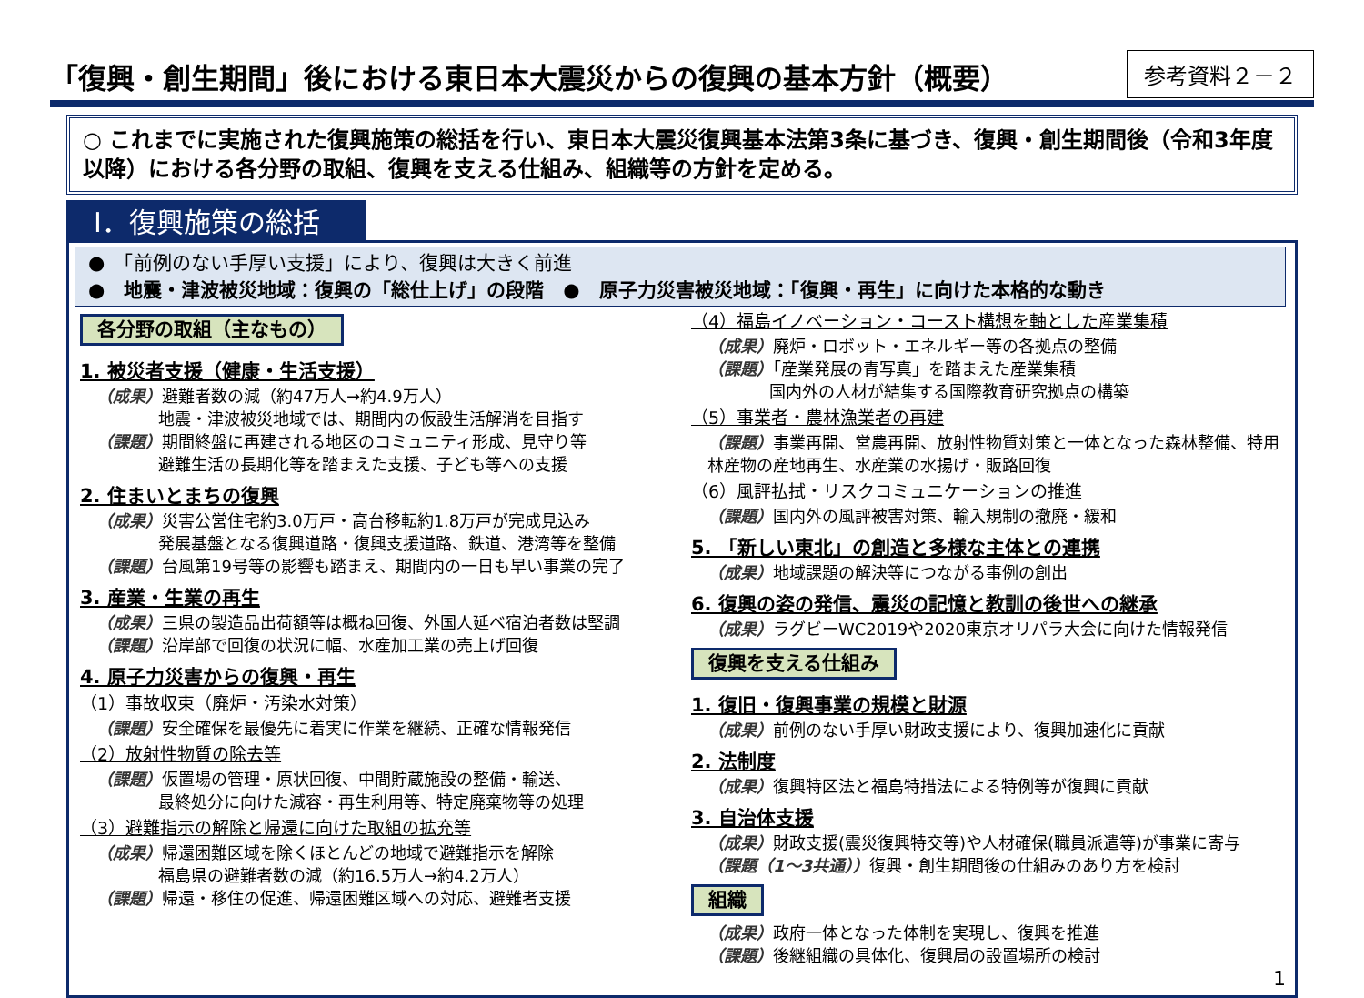「復興・創生期間」後における東日本大震災からの復興の基本方針（概要）
参考資料２－２
○ これまでに実施された復興施策の総括を行い、東日本大震災復興基本法第3条に基づき、復興・創生期間後（令和3年度以降）における各分野の取組、復興を支える仕組み、組織等の方針を定める。
Ⅰ．復興施策の総括
●　「前例のない手厚い支援」により、復興は大きく前進
●　地震・津波被災地域：復興の「総仕上げ」の段階　●　原子力災害被災地域：「復興・再生」に向けた本格的な動き
各分野の取組（主なもの）
1. 被災者支援（健康・生活支援）
（成果）避難者数の減（約47万人→約4.9万人）
地震・津波被災地域では、期間内の仮設生活解消を目指す
（課題）期間終盤に再建される地区のコミュニティ形成、見守り等
避難生活の長期化等を踏まえた支援、子ども等への支援
2. 住まいとまちの復興
（成果）災害公営住宅約3.0万戸・高台移転約1.8万戸が完成見込み
発展基盤となる復興道路・復興支援道路、鉄道、港湾等を整備
（課題）台風第19号等の影響も踏まえ、期間内の一日も早い事業の完了
3. 産業・生業の再生
（成果）三県の製造品出荷額等は概ね回復、外国人延べ宿泊者数は堅調
（課題）沿岸部で回復の状況に幅、水産加工業の売上げ回復
4. 原子力災害からの復興・再生
（1）事故収束（廃炉・汚染水対策）
（課題）安全確保を最優先に着実に作業を継続、正確な情報発信
（2）放射性物質の除去等
（課題）仮置場の管理・原状回復、中間貯蔵施設の整備・輸送、
最終処分に向けた減容・再生利用等、特定廃棄物等の処理
（3）避難指示の解除と帰還に向けた取組の拡充等
（成果）帰還困難区域を除くほとんどの地域で避難指示を解除
福島県の避難者数の減（約16.5万人→約4.2万人）
（課題）帰還・移住の促進、帰還困難区域への対応、避難者支援
（4）福島イノベーション・コースト構想を軸とした産業集積
（成果）廃炉・ロボット・エネルギー等の各拠点の整備
（課題）「産業発展の青写真」を踏まえた産業集積
国内外の人材が結集する国際教育研究拠点の構築
（5）事業者・農林漁業者の再建
（課題）事業再開、営農再開、放射性物質対策と一体となった森林整備、特用林産物の産地再生、水産業の水揚げ・販路回復
（6）風評払拭・リスクコミュニケーションの推進
（課題）国内外の風評被害対策、輸入規制の撤廃・緩和
5. 「新しい東北」の創造と多様な主体との連携
（成果）地域課題の解決等につながる事例の創出
6. 復興の姿の発信、震災の記憶と教訓の後世への継承
（成果）ラグビーWC2019や2020東京オリパラ大会に向けた情報発信
復興を支える仕組み
1. 復旧・復興事業の規模と財源
（成果）前例のない手厚い財政支援により、復興加速化に貢献
2. 法制度
（成果）復興特区法と福島特措法による特例等が復興に貢献
3. 自治体支援
（成果）財政支援(震災復興特交等)や人材確保(職員派遣等)が事業に寄与
（課題（1～3共通））復興・創生期間後の仕組みのあり方を検討
組織
（成果）政府一体となった体制を実現し、復興を推進
（課題）後継組織の具体化、復興局の設置場所の検討
1